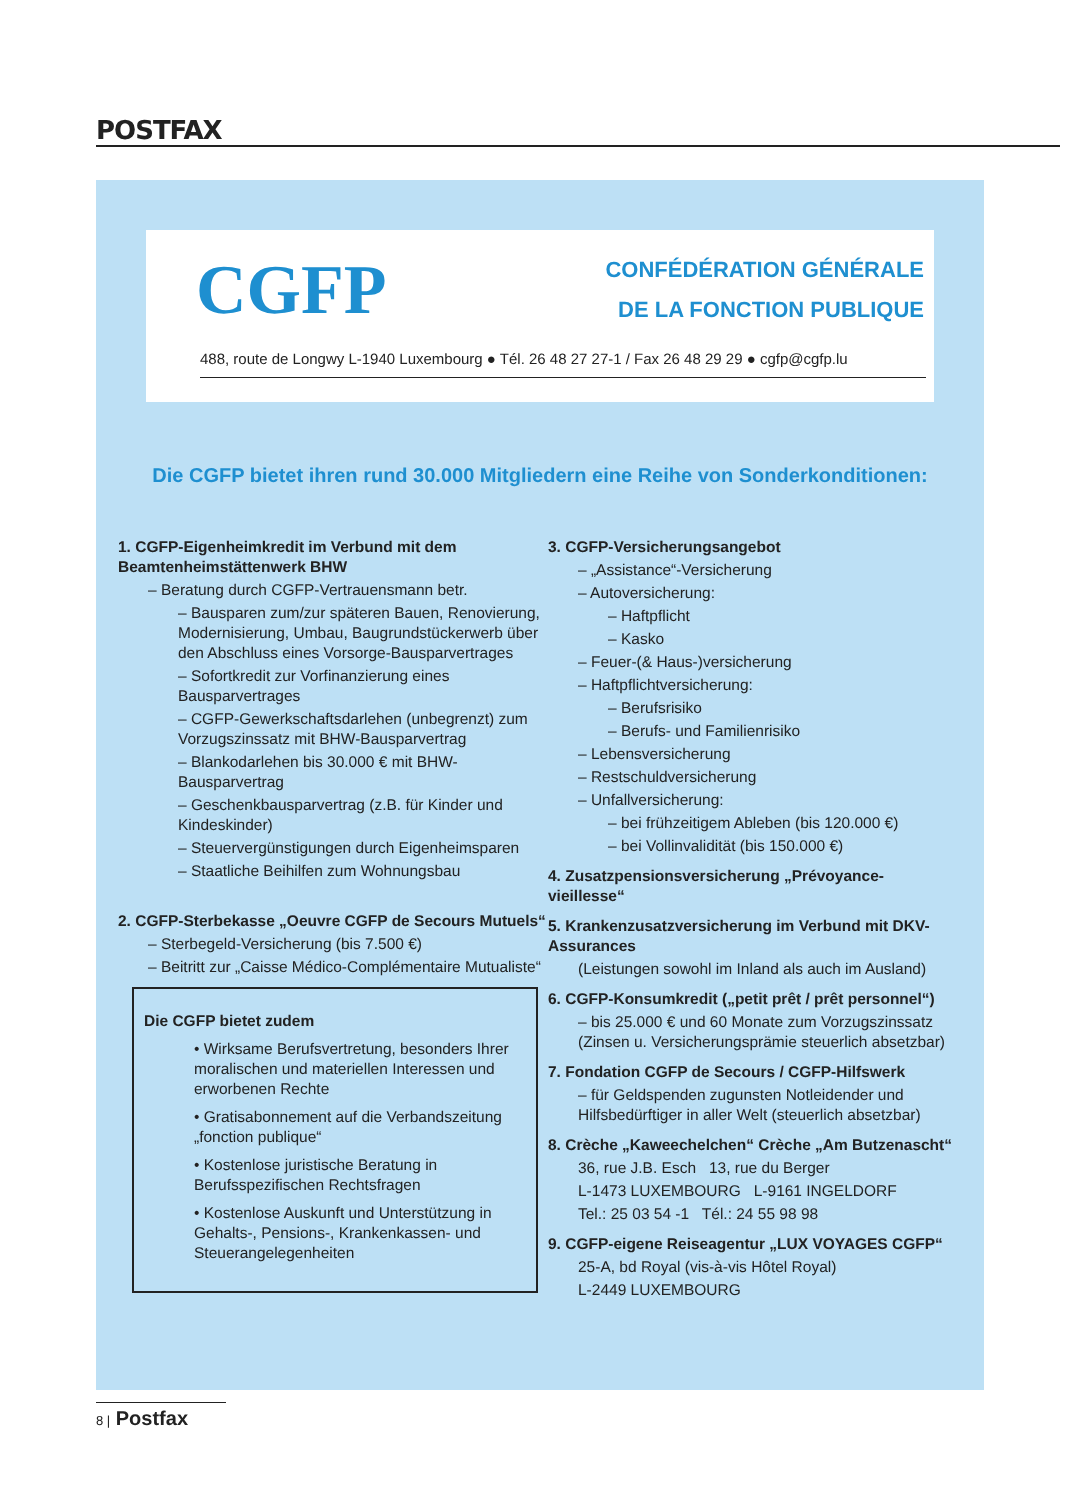POSTFAX
CGFP
CONFÉDÉRATION GÉNÉRALE
DE LA FONCTION PUBLIQUE
488, route de Longwy L-1940 Luxembourg ● Tél. 26 48 27 27-1 / Fax 26 48 29 29 ● cgfp@cgfp.lu
Die CGFP bietet ihren rund 30.000 Mitgliedern eine Reihe von Sonderkonditionen:
1. CGFP-Eigenheimkredit im Verbund mit dem Beamtenheimstättenwerk BHW
– Beratung durch CGFP-Vertrauensmann betr.
– Bausparen zum/zur späteren Bauen, Renovierung, Modernisierung, Umbau, Baugrundstückerwerb über den Abschluss eines Vorsorge-Bausparvertrages
– Sofortkredit zur Vorfinanzierung eines Bausparvertrages
– CGFP-Gewerkschaftsdarlehen (unbegrenzt) zum Vorzugszinssatz mit BHW-Bausparvertrag
– Blankodarlehen bis 30.000 € mit BHW-Bausparvertrag
– Geschenkbausparvertrag (z.B. für Kinder und Kindeskinder)
– Steuervergünstigungen durch Eigenheimsparen
– Staatliche Beihilfen zum Wohnungsbau
2. CGFP-Sterbekasse „Oeuvre CGFP de Secours Mutuels“
– Sterbegeld-Versicherung (bis 7.500 €)
– Beitritt zur „Caisse Médico-Complémentaire Mutualiste“
Die CGFP bietet zudem
• Wirksame Berufsvertretung, besonders Ihrer moralischen und materiellen Interessen und erworbenen Rechte
• Gratisabonnement auf die Verbandszeitung „fonction publique“
• Kostenlose juristische Beratung in Berufsspezifischen Rechtsfragen
• Kostenlose Auskunft und Unterstützung in Gehalts-, Pensions-, Krankenkassen- und Steuerangelegenheiten
3. CGFP-Versicherungsangebot
– „Assistance“-Versicherung
– Autoversicherung:
– Haftpflicht
– Kasko
– Feuer-(& Haus-)versicherung
– Haftpflichtversicherung:
– Berufsrisiko
– Berufs- und Familienrisiko
– Lebensversicherung
– Restschuldversicherung
– Unfallversicherung:
– bei frühzeitigem Ableben (bis 120.000 €)
– bei Vollinvalidität (bis 150.000 €)
4. Zusatzpensionsversicherung „Prévoyance-vieillesse“
5. Krankenzusatzversicherung im Verbund mit DKV-Assurances
(Leistungen sowohl im Inland als auch im Ausland)
6. CGFP-Konsumkredit („petit prêt / prêt personnel“)
– bis 25.000 € und 60 Monate zum Vorzugszinssatz (Zinsen u. Versicherungsprämie steuerlich absetzbar)
7. Fondation CGFP de Secours / CGFP-Hilfswerk
– für Geldspenden zugunsten Notleidender und Hilfsbedürftiger in aller Welt (steuerlich absetzbar)
8. Crèche „Kaweechelchen“ Crèche „Am Butzenascht“
36, rue J.B. Esch 13, rue du Berger
L-1473 LUXEMBOURG L-9161 INGELDORF
Tel.: 25 03 54 -1 Tél.: 24 55 98 98
9. CGFP-eigene Reiseagentur „LUX VOYAGES CGFP“
25-A, bd Royal (vis-à-vis Hôtel Royal)
L-2449 LUXEMBOURG
8 | Postfax